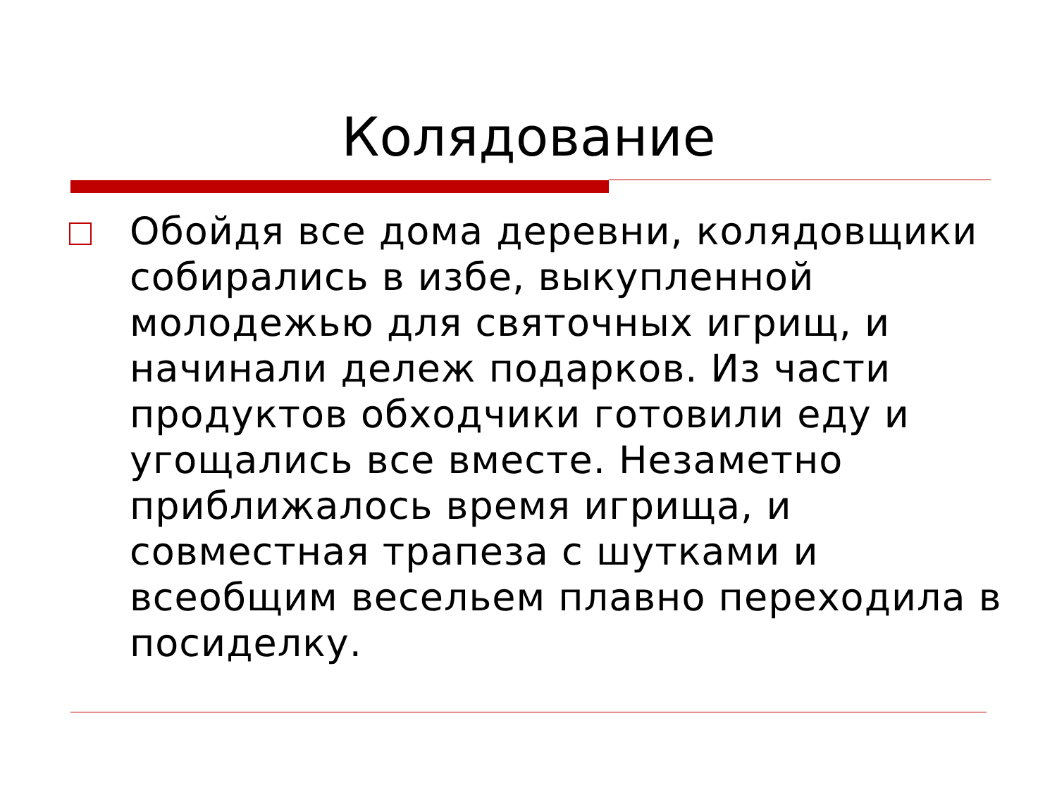Колядование
Обойдя все дома деревни, колядовщики собирались в избе, выкупленной молодежью для святочных игрищ, и начинали дележ подарков. Из части продуктов обходчики готовили еду и угощались все вместе. Незаметно приближалось время игрища, и совместная трапеза с шутками и всеобщим весельем плавно переходила в посиделку.